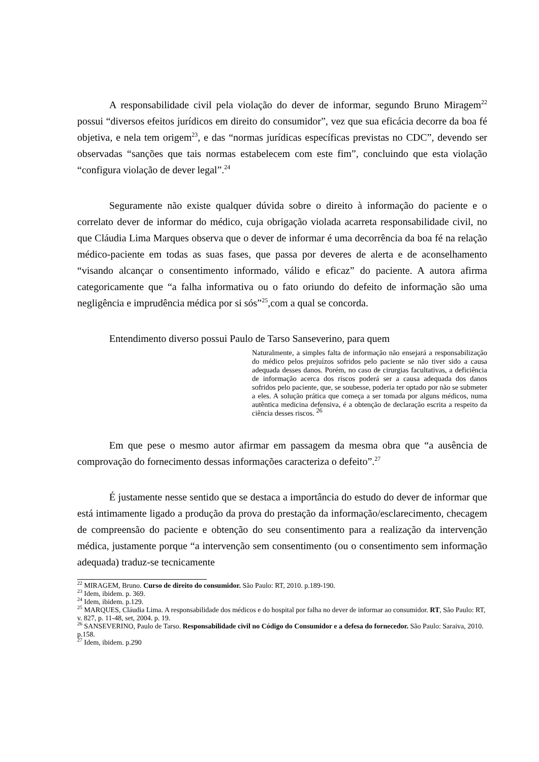A responsabilidade civil pela violação do dever de informar, segundo Bruno Miragem<sup>22</sup> possui “diversos efeitos jurídicos em direito do consumidor”, vez que sua eficácia decorre da boa fé objetiva, e nela tem origem<sup>23</sup>, e das “normas jurídicas específicas previstas no CDC”, devendo ser observadas “sanções que tais normas estabelecem com este fim”, concluindo que esta violação “configura violação de dever legal”.<sup>24</sup>
Seguramente não existe qualquer dúvida sobre o direito à informação do paciente e o correlato dever de informar do médico, cuja obrigação violada acarreta responsabilidade civil, no que Cláudia Lima Marques observa que o dever de informar é uma decorrência da boa fé na relação médico-paciente em todas as suas fases, que passa por deveres de alerta e de aconselhamento “visando alcançar o consentimento informado, válido e eficaz” do paciente. A autora afirma categoricamente que “a falha informativa ou o fato oriundo do defeito de informação são uma negligência e imprudência médica por si sós”<sup>25</sup>,com a qual se concorda.
Entendimento diverso possui Paulo de Tarso Sanseverino, para quem
Naturalmente, a simples falta de informação não ensejará a responsabilização do médico pelos prejuízos sofridos pelo paciente se não tiver sido a causa adequada desses danos. Porém, no caso de cirurgias facultativas, a deficiência de informação acerca dos riscos poderá ser a causa adequada dos danos sofridos pelo paciente, que, se soubesse, poderia ter optado por não se submeter a eles. A solução prática que começa a ser tomada por alguns médicos, numa autêntica medicina defensiva, é a obtenção de declaração escrita a respeito da ciência desses riscos. <sup>26</sup>
Em que pese o mesmo autor afirmar em passagem da mesma obra que “a ausência de comprovação do fornecimento dessas informações caracteriza o defeito”.<sup>27</sup>
É justamente nesse sentido que se destaca a importância do estudo do dever de informar que está intimamente ligado a produção da prova do prestação da informação/esclarecimento, checagem de compreensão do paciente e obtenção do seu consentimento para a realização da intervenção médica, justamente porque “a intervenção sem consentimento (ou o consentimento sem informação adequada) traduz-se tecnicamente
<sup>22</sup> MIRAGEM, Bruno. Curso de direito do consumidor. São Paulo: RT, 2010. p.189-190.
<sup>23</sup> Idem, ibidem. p. 369.
<sup>24</sup> Idem, ibidem. p.129.
<sup>25</sup> MARQUES, Cláudia Lima. A responsabilidade dos médicos e do hospital por falha no dever de informar ao consumidor. RT, São Paulo: RT, v. 827, p. 11-48, set, 2004. p. 19.
<sup>26</sup> SANSEVERINO, Paulo de Tarso. Responsabilidade civil no Código do Consumidor e a defesa do fornecedor. São Paulo: Saraiva, 2010. p.158.
<sup>27</sup> Idem, ibidem. p.290